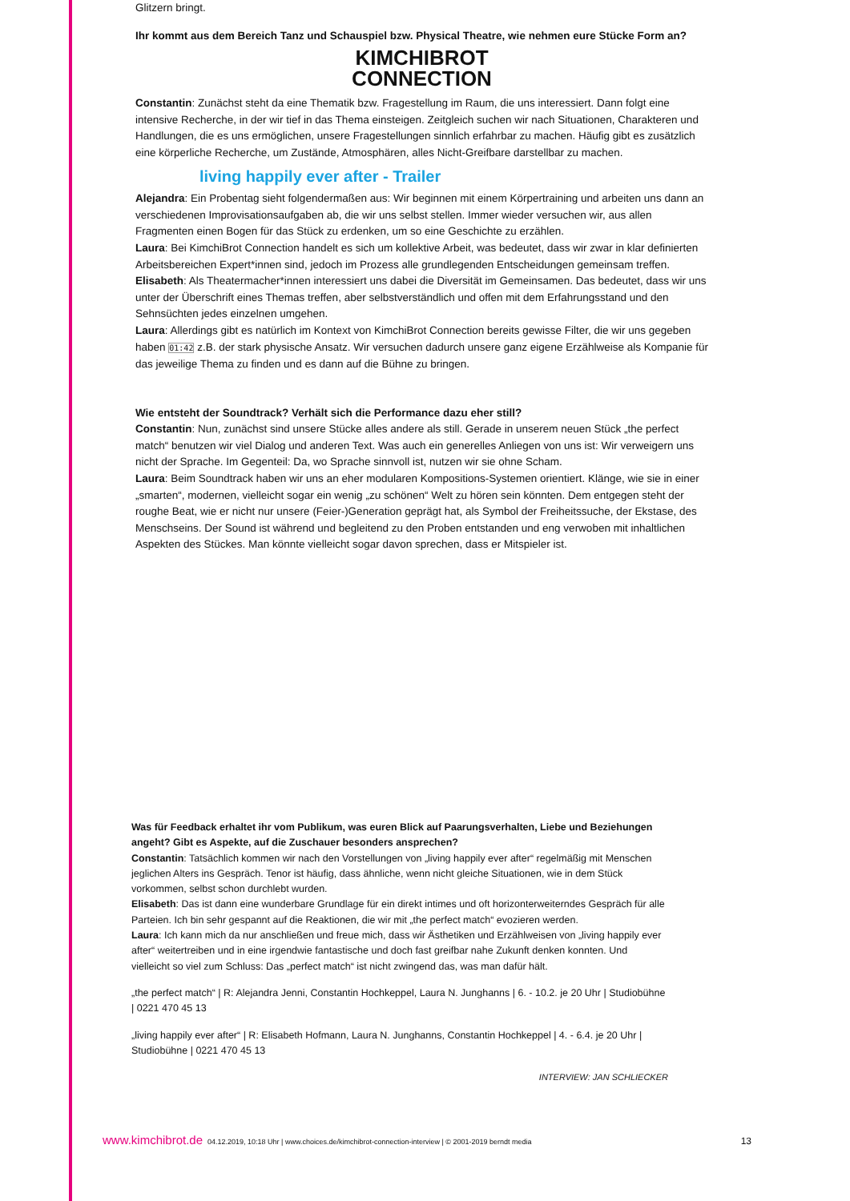Glitzern bringt.
Ihr kommt aus dem Bereich Tanz und Schauspiel bzw. Physical Theatre, wie nehmen eure Stücke Form an?
KIMCHIBROT
CONNECTION
Constantin: Zunächst steht da eine Thematik bzw. Fragestellung im Raum, die uns interessiert. Dann folgt eine intensive Recherche, in der wir tief in das Thema einsteigen. Zeitgleich suchen wir nach Situationen, Charakteren und Handlungen, die es uns ermöglichen, unsere Fragestellungen sinnlich erfahrbar zu machen. Häufig gibt es zusätzlich eine körperliche Recherche, um Zustände, Atmosphären, alles Nicht-Greifbare darstellbar zu machen.
living happily ever after - Trailer
Alejandra: Ein Probentag sieht folgendermaßen aus: Wir beginnen mit einem Körpertraining und arbeiten uns dann an verschiedenen Improvisationsaufgaben ab, die wir uns selbst stellen. Immer wieder versuchen wir, aus allen Fragmenten einen Bogen für das Stück zu erdenken, um so eine Geschichte zu erzählen.
Laura: Bei KimchiBrot Connection handelt es sich um kollektive Arbeit, was bedeutet, dass wir zwar in klar definierten Arbeitsbereichen Expert*innen sind, jedoch im Prozess alle grundlegenden Entscheidungen gemeinsam treffen.
Elisabeth: Als Theatermacher*innen interessiert uns dabei die Diversität im Gemeinsamen. Das bedeutet, dass wir uns unter der Überschrift eines Themas treffen, aber selbstverständlich und offen mit dem Erfahrungsstand und den Sehnsüchten jedes einzelnen umgehen.
Laura: Allerdings gibt es natürlich im Kontext von KimchiBrot Connection bereits gewisse Filter, die wir uns gegeben haben 01:42 z.B. der stark physische Ansatz. Wir versuchen dadurch unsere ganz eigene Erzählweise als Kompanie für das jeweilige Thema zu finden und es dann auf die Bühne zu bringen.
Wie entsteht der Soundtrack? Verhält sich die Performance dazu eher still?
Constantin: Nun, zunächst sind unsere Stücke alles andere als still. Gerade in unserem neuen Stück „the perfect match“ benutzen wir viel Dialog und anderen Text. Was auch ein generelles Anliegen von uns ist: Wir verweigern uns nicht der Sprache. Im Gegenteil: Da, wo Sprache sinnvoll ist, nutzen wir sie ohne Scham.
Laura: Beim Soundtrack haben wir uns an eher modularen Kompositions-Systemen orientiert. Klänge, wie sie in einer „smarten“, modernen, vielleicht sogar ein wenig „zu schönen“ Welt zu hören sein könnten. Dem entgegen steht der roughe Beat, wie er nicht nur unsere (Feier-)Generation geprägt hat, als Symbol der Freiheitssuche, der Ekstase, des Menschseins. Der Sound ist während und begleitend zu den Proben entstanden und eng verwoben mit inhaltlichen Aspekten des Stückes. Man könnte vielleicht sogar davon sprechen, dass er Mitspieler ist.
Was für Feedback erhaltet ihr vom Publikum, was euren Blick auf Paarungsverhalten, Liebe und Beziehungen angeht? Gibt es Aspekte, auf die Zuschauer besonders ansprechen?
Constantin: Tatsächlich kommen wir nach den Vorstellungen von „living happily ever after“ regelmäßig mit Menschen jeglichen Alters ins Gespräch. Tenor ist häufig, dass ähnliche, wenn nicht gleiche Situationen, wie in dem Stück vorkommen, selbst schon durchlebt wurden.
Elisabeth: Das ist dann eine wunderbare Grundlage für ein direkt intimes und oft horizonterweiterndes Gespräch für alle Parteien. Ich bin sehr gespannt auf die Reaktionen, die wir mit „the perfect match“ evozieren werden.
Laura: Ich kann mich da nur anschließen und freue mich, dass wir Ästhetiken und Erzählweisen von „living happily ever after“ weitertreiben und in eine irgendwie fantastische und doch fast greifbar nahe Zukunft denken konnten. Und vielleicht so viel zum Schluss: Das „perfect match“ ist nicht zwingend das, was man dafür hält.
„the perfect match“ | R: Alejandra Jenni, Constantin Hochkeppel, Laura N. Junghanns | 6. - 10.2. je 20 Uhr | Studiobühne | 0221 470 45 13
„living happily ever after“ | R: Elisabeth Hofmann, Laura N. Junghanns, Constantin Hochkeppel | 4. - 6.4. je 20 Uhr | Studiobühne | 0221 470 45 13
INTERVIEW: JAN SCHLIECKER
www.kimchibrot.de 04.12.2019, 10:18 Uhr | www.choices.de/kimchibrot-connection-interview | © 2001-2019 berndt media 13